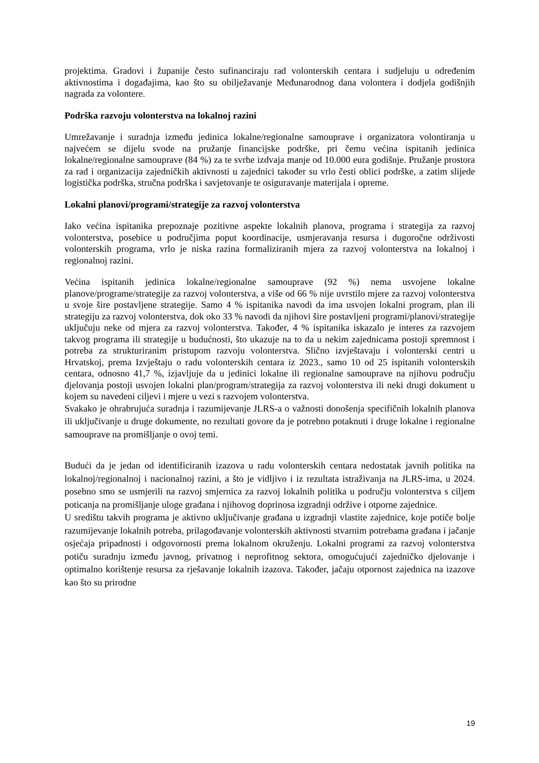projektima. Gradovi i županije često sufinanciraju rad volonterskih centara i sudjeluju u određenim aktivnostima i događajima, kao što su obilježavanje Međunarodnog dana volontera i dodjela godišnjih nagrada za volontere.
Podrška razvoju volonterstva na lokalnoj razini
Umrežavanje i suradnja između jedinica lokalne/regionalne samouprave i organizatora volontiranja u najvećem se dijelu svode na pružanje financijske podrške, pri čemu većina ispitanih jedinica lokalne/regionalne samouprave (84 %) za te svrhe izdvaja manje od 10.000 eura godišnje. Pružanje prostora za rad i organizacija zajedničkih aktivnosti u zajednici također su vrlo česti oblici podrške, a zatim slijede logistička podrška, stručna podrška i savjetovanje te osiguravanje materijala i opreme.
Lokalni planovi/programi/strategije za razvoj volonterstva
Iako većina ispitanika prepoznaje pozitivne aspekte lokalnih planova, programa i strategija za razvoj volonterstva, posebice u područjima poput koordinacije, usmjeravanja resursa i dugoročne održivosti volonterskih programa, vrlo je niska razina formaliziranih mjera za razvoj volonterstva na lokalnoj i regionalnoj razini.
Većina ispitanih jedinica lokalne/regionalne samouprave (92 %) nema usvojene lokalne planove/programe/strategije za razvoj volonterstva, a više od 66 % nije uvrstilo mjere za razvoj volonterstva u svoje šire postavljene strategije. Samo 4 % ispitanika navodi da ima usvojen lokalni program, plan ili strategiju za razvoj volonterstva, dok oko 33 % navodi da njihovi šire postavljeni programi/planovi/strategije uključuju neke od mjera za razvoj volonterstva. Također, 4 % ispitanika iskazalo je interes za razvojem takvog programa ili strategije u budućnosti, što ukazuje na to da u nekim zajednicama postoji spremnost i potreba za strukturiranim pristupom razvoju volonterstva. Slično izvještavaju i volonterski centri u Hrvatskoj, prema Izvještaju o radu volonterskih centara iz 2023., samo 10 od 25 ispitanih volonterskih centara, odnosno 41,7 %, izjavljuje da u jedinici lokalne ili regionalne samouprave na njihovu području djelovanja postoji usvojen lokalni plan/program/strategija za razvoj volonterstva ili neki drugi dokument u kojem su navedeni ciljevi i mjere u vezi s razvojem volonterstva.
Svakako je ohrabrujuća suradnja i razumijevanje JLRS-a o važnosti donošenja specifičnih lokalnih planova ili uključivanje u druge dokumente, no rezultati govore da je potrebno potaknuti i druge lokalne i regionalne samouprave na promišljanje o ovoj temi.
Budući da je jedan od identificiranih izazova u radu volonterskih centara nedostatak javnih politika na lokalnoj/regionalnoj i nacionalnoj razini, a što je vidljivo i iz rezultata istraživanja na JLRS-ima, u 2024. posebno smo se usmjerili na razvoj smjernica za razvoj lokalnih politika u području volonterstva s ciljem poticanja na promišljanje uloge građana i njihovog doprinosa izgradnji održive i otporne zajednice.
U središtu takvih programa je aktivno uključivanje građana u izgradnji vlastite zajednice, koje potiče bolje razumijevanje lokalnih potreba, prilagođavanje volonterskih aktivnosti stvarnim potrebama građana i jačanje osjećaja pripadnosti i odgovornosti prema lokalnom okruženju. Lokalni programi za razvoj volonterstva potiču suradnju između javnog, privatnog i neprofitnog sektora, omogućujući zajedničko djelovanje i optimalno korištenje resursa za rješavanje lokalnih izazova. Također, jačaju otpornost zajednica na izazove kao što su prirodne
19